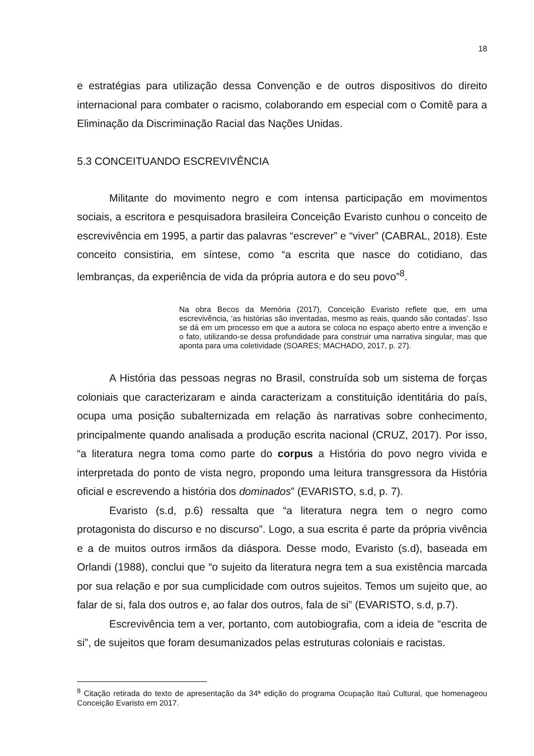18
e estratégias para utilização dessa Convenção e de outros dispositivos do direito internacional para combater o racismo, colaborando em especial com o Comitê para a Eliminação da Discriminação Racial das Nações Unidas.
5.3 CONCEITUANDO ESCREVIVÊNCIA
Militante do movimento negro e com intensa participação em movimentos sociais, a escritora e pesquisadora brasileira Conceição Evaristo cunhou o conceito de escrevivência em 1995, a partir das palavras “escrever” e “viver” (CABRAL, 2018). Este conceito consistiria, em síntese, como “a escrita que nasce do cotidiano, das lembranças, da experiência de vida da própria autora e do seu povo”<sup>8</sup>.
Na obra Becos da Memória (2017), Conceição Evaristo reflete que, em uma escrevivência, ‘as histórias são inventadas, mesmo as reais, quando são contadas’. Isso se dá em um processo em que a autora se coloca no espaço aberto entre a invenção e o fato, utilizando-se dessa profundidade para construir uma narrativa singular, mas que aponta para uma coletividade (SOARES; MACHADO, 2017, p. 27).
A História das pessoas negras no Brasil, construída sob um sistema de forças coloniais que caracterizaram e ainda caracterizam a constituição identitária do país, ocupa uma posição subalternizada em relação às narrativas sobre conhecimento, principalmente quando analisada a produção escrita nacional (CRUZ, 2017). Por isso, “a literatura negra toma como parte do corpus a História do povo negro vivida e interpretada do ponto de vista negro, propondo uma leitura transgressora da História oficial e escrevendo a história dos dominados” (EVARISTO, s.d, p. 7).
Evaristo (s.d, p.6) ressalta que “a literatura negra tem o negro como protagonista do discurso e no discurso”. Logo, a sua escrita é parte da própria vivência e a de muitos outros irmãos da diáspora. Desse modo, Evaristo (s.d), baseada em Orlandi (1988), conclui que “o sujeito da literatura negra tem a sua existência marcada por sua relação e por sua cumplicidade com outros sujeitos. Temos um sujeito que, ao falar de si, fala dos outros e, ao falar dos outros, fala de si” (EVARISTO, s.d, p.7).
Escrevivência tem a ver, portanto, com autobiografia, com a ideia de “escrita de si”, de sujeitos que foram desumanizados pelas estruturas coloniais e racistas.
<sup>8</sup> Citação retirada do texto de apresentação da 34ª edição do programa Ocupação Itaú Cultural, que homenageou Conceição Evaristo em 2017.